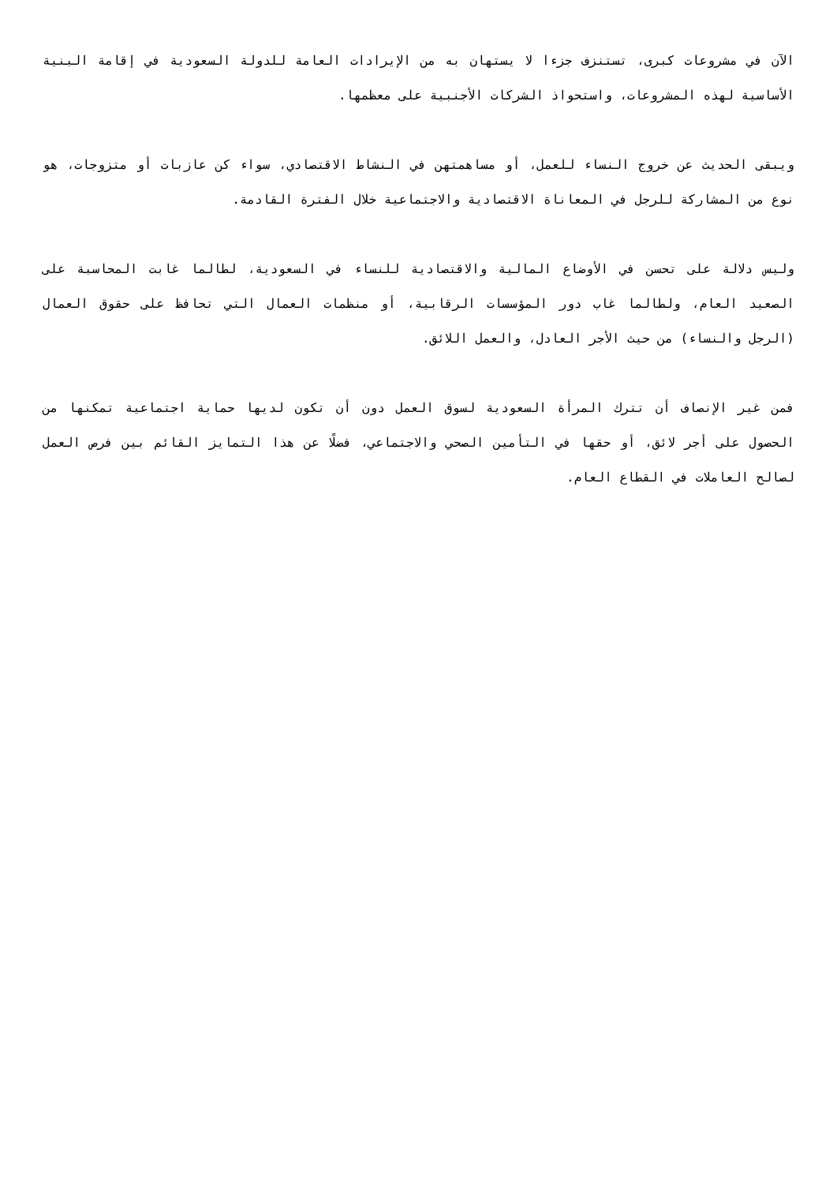الآن في مشروعات كبرى، تستنزف جزءا لا يستهان به من الإيرادات العامة للدولة السعودية في إقامة البنية الأساسية لهذه المشروعات، واستحواذ الشركات الأجنبية على معظمها.
ويبقى الحديث عن خروج النساء للعمل، أو مساهمتهن في النشاط الاقتصادي، سواء كن عازبات أو متزوجات، هو نوع من المشاركة للرجل في المعاناة الاقتصادية والاجتماعية خلال الفترة القادمة.
وليس دلالة على تحسن في الأوضاع المالية والاقتصادية للنساء في السعودية، لطالما غابت المحاسبة على الصعيد العام، ولطالما غاب دور المؤسسات الرقابية، أو منظمات العمال التي تحافظ على حقوق العمال (الرجل والنساء) من حيث الأجر العادل، والعمل اللائق.
فمن غير الإنصاف أن تترك المرأة السعودية لسوق العمل دون أن تكون لديها حماية اجتماعية تمكنها من الحصول على أجر لائق، أو حقها في التأمين الصحي والاجتماعي، فضلًا عن هذا التمايز القائم بين فرص العمل لصالح العاملات في القطاع العام.